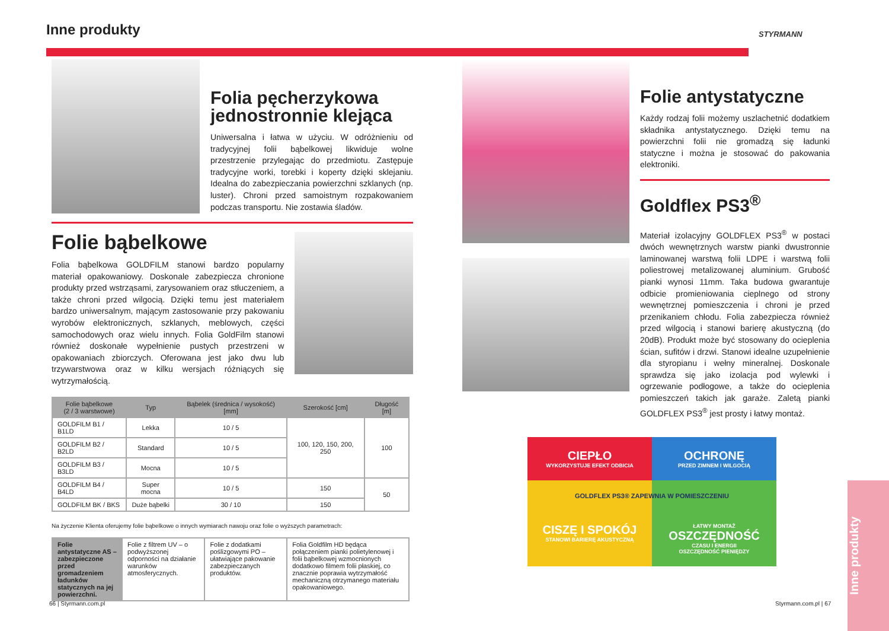Inne produkty STYRMANN
Folia pęcherzykowa jednostronnie klejąca
Uniwersalna i łatwa w użyciu. W odróżnieniu od tradycyjnej folii bąbelkowej likwiduje wolne przestrzenie przylegając do przedmiotu. Zastępuje tradycyjne worki, torebki i koperty dzięki sklejaniu. Idealna do zabezpieczania powierzchni szklanych (np. luster). Chroni przed samoistnym rozpakowaniem podczas transportu. Nie zostawia śladów.
Folie bąbelkowe
Folia bąbelkowa GOLDFILM stanowi bardzo popularny materiał opakowaniowy. Doskonale zabezpiecza chronione produkty przed wstrząsami, zarysowaniem oraz stłuczeniem, a także chroni przed wilgocią. Dzięki temu jest materiałem bardzo uniwersalnym, mającym zastosowanie przy pakowaniu wyrobów elektronicznych, szklanych, meblowych, części samochodowych oraz wielu innych. Folia GoldFilm stanowi również doskonałe wypełnienie pustych przestrzeni w opakowaniach zbiorczych. Oferowana jest jako dwu lub trzywarstwowa oraz w kilku wersjach różniących się wytrzymałością.
| Folie bąbelkowe (2 / 3 warstwowe) | Typ | Bąbelek (średnica / wysokość) [mm] | Szerokość [cm] | Długość [m] |
| --- | --- | --- | --- | --- |
| GOLDFILM B1 / B1LD | Lekka | 10 / 5 | 100, 120, 150, 200, 250 | 100 |
| GOLDFILM B2 / B2LD | Standard | 10 / 5 | | |
| GOLDFILM B3 / B3LD | Mocna | 10 / 5 | | |
| GOLDFILM B4 / B4LD | Super mocna | 10 / 5 | 150 | 50 |
| GOLDFILM BK / BKS | Duże bąbelki | 30 / 10 | 150 | |
Na życzenie Klienta oferujemy folie bąbelkowe o innych wymiarach nawoju oraz folie o wyższych parametrach:
| Folie antystatyczne AS – zabezpieczone przed gromadzeniem ładunków statycznych na jej powierzchni. | Folie z filtrem UV – o podwyższonej odporności na działanie warunków atmosferycznych. | Folie z dodatkami poślizgowymi PO – ułatwiające pakowanie zabezpieczanych produktów. | Folia Goldfilm HD będąca połączeniem pianki polietylenowej i folii bąbelkowej wzmocnionych dodatkowo filmem folii płaskiej, co znacznie poprawia wytrzymałość mechaniczną otrzymanego materiału opakowaniowego. |
Folie antystatyczne
Każdy rodzaj folii możemy uszlachetnić dodatkiem składnika antystatycznego. Dzięki temu na powierzchni folii nie gromadzą się ładunki statyczne i można je stosować do pakowania elektroniki.
Goldflex PS3<sup>®</sup>
Materiał izolacyjny GOLDFLEX PS3<sup>®</sup> w postaci dwóch wewnętrznych warstw pianki dwustronnie laminowanej warstwą folii LDPE i warstwą folii poliestrowej metalizowanej aluminium. Grubość pianki wynosi 11mm. Taka budowa gwarantuje odbicie promieniowania cieplnego od strony wewnętrznej pomieszczenia i chroni je przed przenikaniem chłodu. Folia zabezpiecza również przed wilgocią i stanowi barierę akustyczną (do 20dB). Produkt może być stosowany do ocieplenia ścian, sufitów i drzwi. Stanowi idealne uzupełnienie dla styropianu i wełny mineralnej. Doskonale sprawdza się jako izolacja pod wylewki i ogrzewanie podłogowe, a także do ocieplenia pomieszczeń takich jak garaże. Zaletą pianki GOLDFLEX PS3<sup>®</sup> jest prosty i łatwy montaż.
CIEPŁO
WYKORZYSTUJE EFEKT ODBICIA
OCHRONĘ
PRZED ZIMNEM I WILGOCIĄ
GOLDFLEX PS3® ZAPEWNIA W POMIESZCZENIU
CISZĘ I SPOKÓJ
STANOWI BARIERĘ AKUSTYCZNĄ
ŁATWY MONTAŻ
OSZCZĘDNOŚĆ
CZASU I ENERGII
OSZCZĘDNOŚĆ PIENIĘDZY
66 | Styrmann.com.pl Styrmann.com.pl | 67
Inne produkty